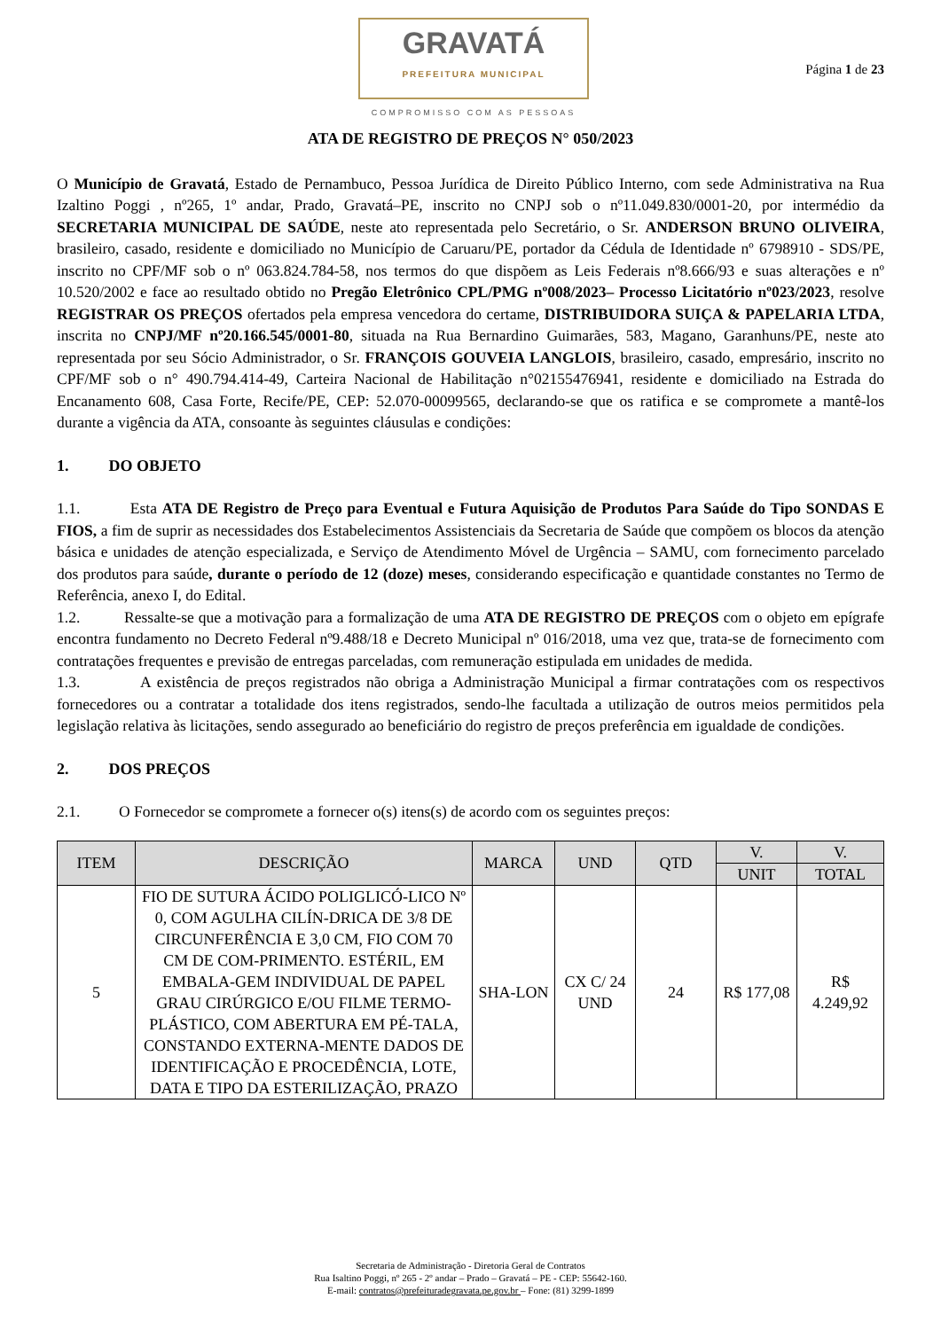GRAVATÁ
PREFEITURA MUNICIPAL
COMPROMISSO COM AS PESSOAS
Página 1 de 23
ATA DE REGISTRO DE PREÇOS N° 050/2023
O Município de Gravatá, Estado de Pernambuco, Pessoa Jurídica de Direito Público Interno, com sede Administrativa na Rua Izaltino Poggi , nº265, 1º andar, Prado, Gravatá–PE, inscrito no CNPJ sob o nº11.049.830/0001-20, por intermédio da SECRETARIA MUNICIPAL DE SAÚDE, neste ato representada pelo Secretário, o Sr. ANDERSON BRUNO OLIVEIRA, brasileiro, casado, residente e domiciliado no Município de Caruaru/PE, portador da Cédula de Identidade nº 6798910 - SDS/PE, inscrito no CPF/MF sob o nº 063.824.784-58, nos termos do que dispõem as Leis Federais nº8.666/93 e suas alterações e nº 10.520/2002 e face ao resultado obtido no Pregão Eletrônico CPL/PMG nº008/2023– Processo Licitatório nº023/2023, resolve REGISTRAR OS PREÇOS ofertados pela empresa vencedora do certame, DISTRIBUIDORA SUIÇA & PAPELARIA LTDA, inscrita no CNPJ/MF nº20.166.545/0001-80, situada na Rua Bernardino Guimarães, 583, Magano, Garanhuns/PE, neste ato representada por seu Sócio Administrador, o Sr. FRANÇOIS GOUVEIA LANGLOIS, brasileiro, casado, empresário, inscrito no CPF/MF sob o n° 490.794.414-49, Carteira Nacional de Habilitação n°02155476941, residente e domiciliado na Estrada do Encanamento 608, Casa Forte, Recife/PE, CEP: 52.070-00099565, declarando-se que os ratifica e se compromete a mantê-los durante a vigência da ATA, consoante às seguintes cláusulas e condições:
1. DO OBJETO
1.1. Esta ATA DE Registro de Preço para Eventual e Futura Aquisição de Produtos Para Saúde do Tipo SONDAS E FIOS, a fim de suprir as necessidades dos Estabelecimentos Assistenciais da Secretaria de Saúde que compõem os blocos da atenção básica e unidades de atenção especializada, e Serviço de Atendimento Móvel de Urgência – SAMU, com fornecimento parcelado dos produtos para saúde, durante o período de 12 (doze) meses, considerando especificação e quantidade constantes no Termo de Referência, anexo I, do Edital.
1.2. Ressalte-se que a motivação para a formalização de uma ATA DE REGISTRO DE PREÇOS com o objeto em epígrafe encontra fundamento no Decreto Federal nº9.488/18 e Decreto Municipal nº 016/2018, uma vez que, trata-se de fornecimento com contratações frequentes e previsão de entregas parceladas, com remuneração estipulada em unidades de medida.
1.3. A existência de preços registrados não obriga a Administração Municipal a firmar contratações com os respectivos fornecedores ou a contratar a totalidade dos itens registrados, sendo-lhe facultada a utilização de outros meios permitidos pela legislação relativa às licitações, sendo assegurado ao beneficiário do registro de preços preferência em igualdade de condições.
2. DOS PREÇOS
2.1. O Fornecedor se compromete a fornecer o(s) itens(s) de acordo com os seguintes preços:
| ITEM | DESCRIÇÃO | MARCA | UND | QTD | V. | V. |
| --- | --- | --- | --- | --- | --- | --- |
| | | | | | UNIT | TOTAL |
| 5 | FIO DE SUTURA ÁCIDO POLIGLICÓ-LICO Nº 0, COM AGULHA CILÍN-DRICA DE 3/8 DE CIRCUNFERÊNCIA E 3,0 CM, FIO COM 70 CM DE COM-PRIMENTO. ESTÉRIL, EM EMBALA-GEM INDIVIDUAL DE PAPEL GRAU CIRÚRGICO E/OU FILME TERMO-PLÁSTICO, COM ABERTURA EM PÉ-TALA, CONSTANDO EXTERNA-MENTE DADOS DE IDENTIFICAÇÃO E PROCEDÊNCIA, LOTE, DATA E TIPO DA ESTERILIZAÇÃO, PRAZO | SHA-LON | CX C/ 24 UND | 24 | R$ 177,08 | R$ 4.249,92 |
Secretaria de Administração - Diretoria Geral de Contratos
Rua Isaltino Poggi, nº 265 - 2º andar – Prado – Gravatá – PE - CEP: 55642-160.
E-mail: contratos@prefeituradegravata.pe.gov.br – Fone: (81) 3299-1899